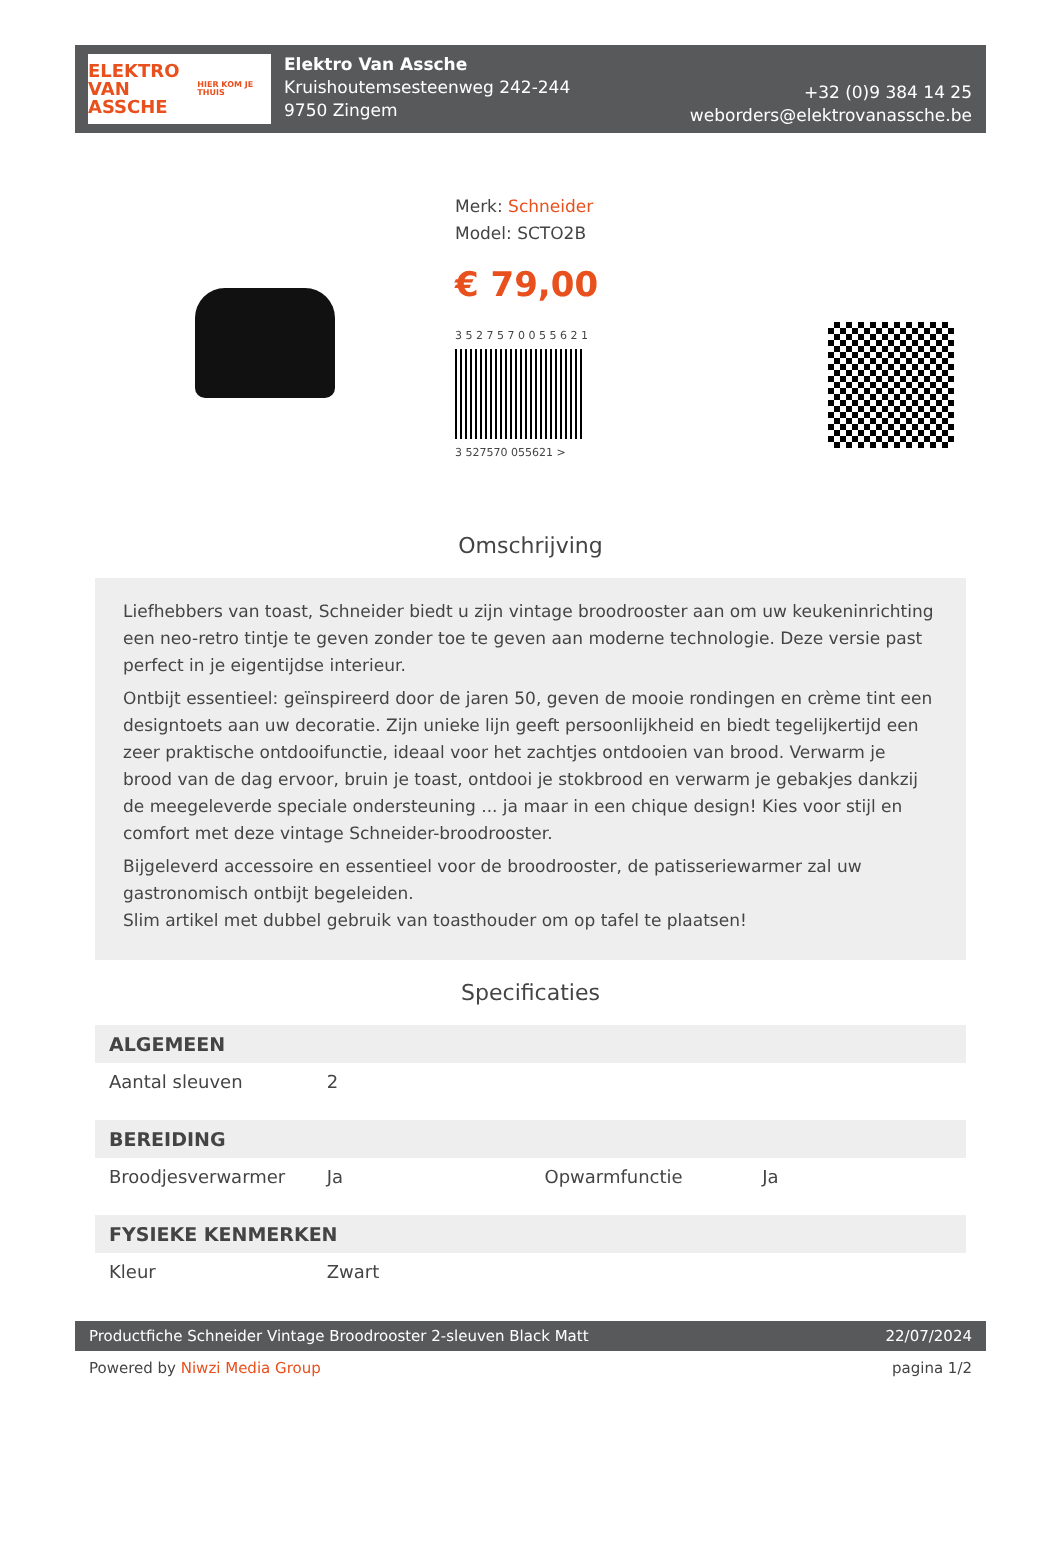ELEKTRO
VAN ASSCHE
HIER KOM JE THUIS
Elektro Van Assche
Kruishoutemsesteenweg 242-244
9750 Zingem
+32 (0)9 384 14 25
weborders@elektrovanassche.be
Merk: Schneider
Model: SCTO2B
€ 79,00
3 5 2 7 5 7 0 0 5 5 6 2 1
3 527570 055621 >
Omschrijving
Liefhebbers van toast, Schneider biedt u zijn vintage broodrooster aan om uw keukeninrichting een neo-retro tintje te geven zonder toe te geven aan moderne technologie. Deze versie past perfect in je eigentijdse interieur.
Ontbijt essentieel: geïnspireerd door de jaren 50, geven de mooie rondingen en crème tint een designtoets aan uw decoratie. Zijn unieke lijn geeft persoonlijkheid en biedt tegelijkertijd een zeer praktische ontdooifunctie, ideaal voor het zachtjes ontdooien van brood. Verwarm je brood van de dag ervoor, bruin je toast, ontdooi je stokbrood en verwarm je gebakjes dankzij de meegeleverde speciale ondersteuning ... ja maar in een chique design! Kies voor stijl en comfort met deze vintage Schneider-broodrooster.
Bijgeleverd accessoire en essentieel voor de broodrooster, de patisseriewarmer zal uw gastronomisch ontbijt begeleiden.
Slim artikel met dubbel gebruik van toasthouder om op tafel te plaatsen!
Specificaties
| ALGEMEEN | | | |
| --- | --- | --- | --- |
| Aantal sleuven | 2 | | |
| BEREIDING | | | |
| Broodjesverwarmer | Ja | Opwarmfunctie | Ja |
| FYSIEKE KENMERKEN | | | |
| Kleur | Zwart | | |
Productfiche Schneider Vintage Broodrooster 2-sleuven Black Matt 22/07/2024
Powered by Niwzi Media Group pagina 1/2